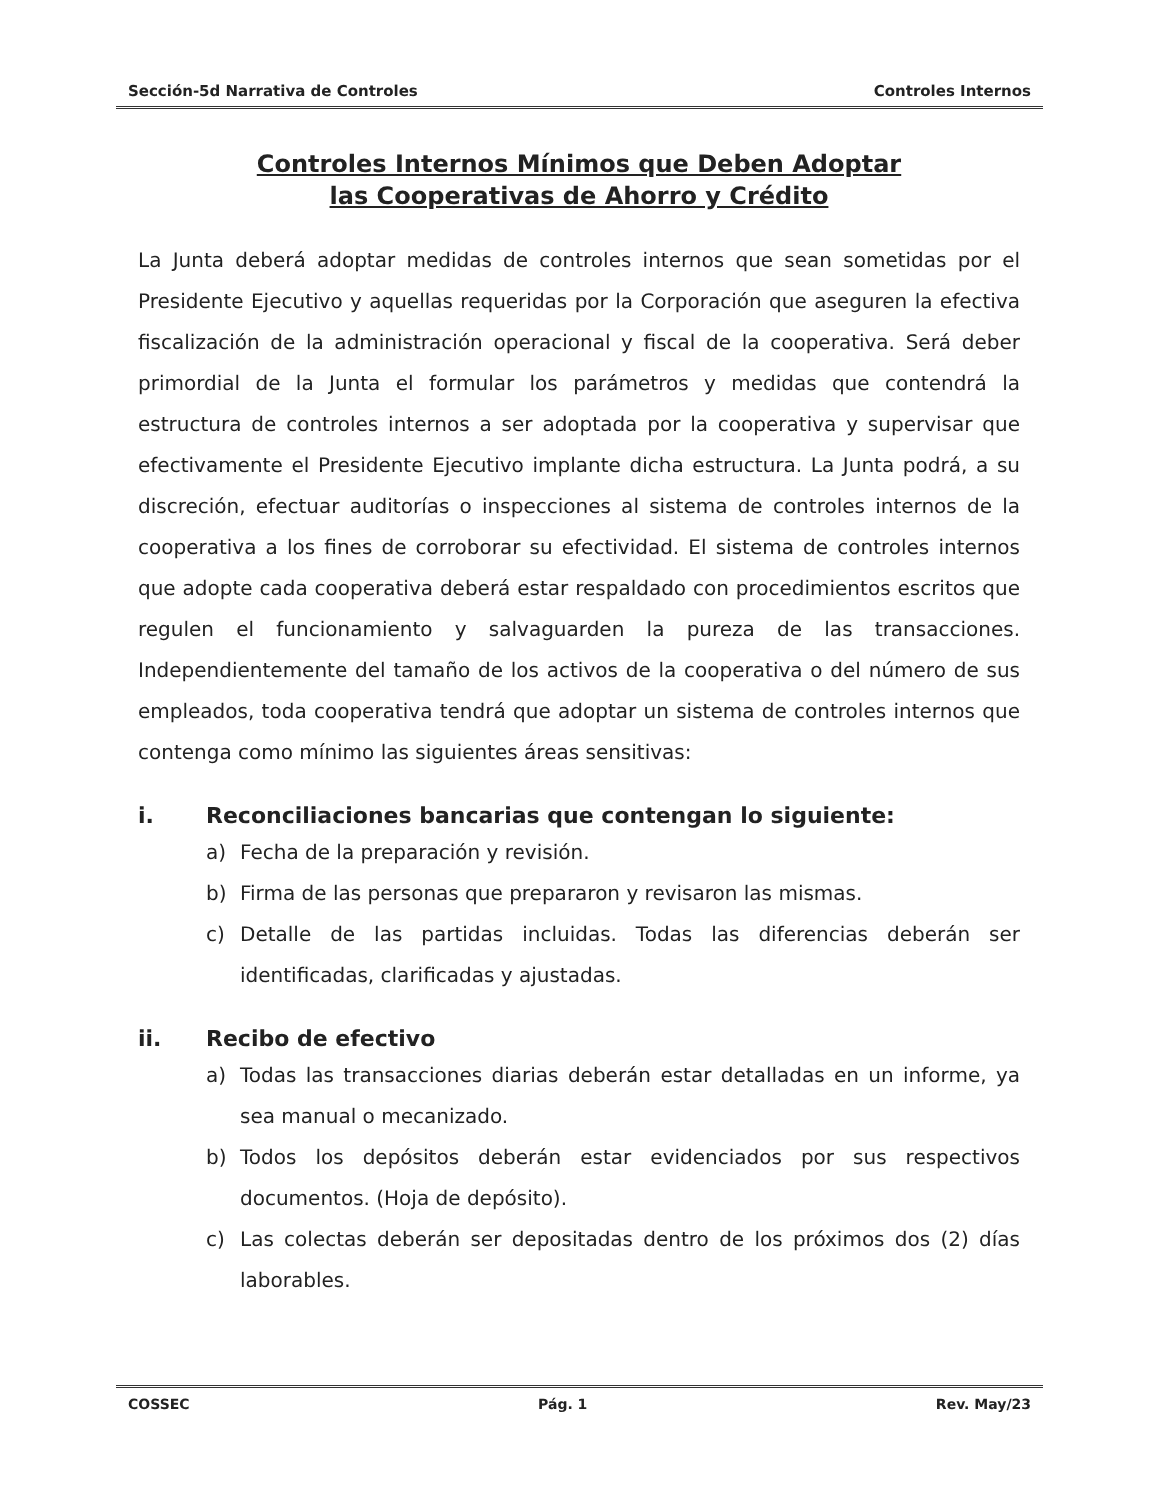Sección-5d Narrativa de Controles Controles Internos
Controles Internos Mínimos que Deben Adoptar
las Cooperativas de Ahorro y Crédito
La Junta deberá adoptar medidas de controles internos que sean sometidas por el Presidente Ejecutivo y aquellas requeridas por la Corporación que aseguren la efectiva fiscalización de la administración operacional y fiscal de la cooperativa. Será deber primordial de la Junta el formular los parámetros y medidas que contendrá la estructura de controles internos a ser adoptada por la cooperativa y supervisar que efectivamente el Presidente Ejecutivo implante dicha estructura. La Junta podrá, a su discreción, efectuar auditorías o inspecciones al sistema de controles internos de la cooperativa a los fines de corroborar su efectividad. El sistema de controles internos que adopte cada cooperativa deberá estar respaldado con procedimientos escritos que regulen el funcionamiento y salvaguarden la pureza de las transacciones. Independientemente del tamaño de los activos de la cooperativa o del número de sus empleados, toda cooperativa tendrá que adoptar un sistema de controles internos que contenga como mínimo las siguientes áreas sensitivas:
i. Reconciliaciones bancarias que contengan lo siguiente:
a) Fecha de la preparación y revisión.
b) Firma de las personas que prepararon y revisaron las mismas.
c) Detalle de las partidas incluidas. Todas las diferencias deberán ser identificadas, clarificadas y ajustadas.
ii. Recibo de efectivo
a) Todas las transacciones diarias deberán estar detalladas en un informe, ya sea manual o mecanizado.
b) Todos los depósitos deberán estar evidenciados por sus respectivos documentos. (Hoja de depósito).
c) Las colectas deberán ser depositadas dentro de los próximos dos (2) días laborables.
COSSEC Pág. 1 Rev. May/23